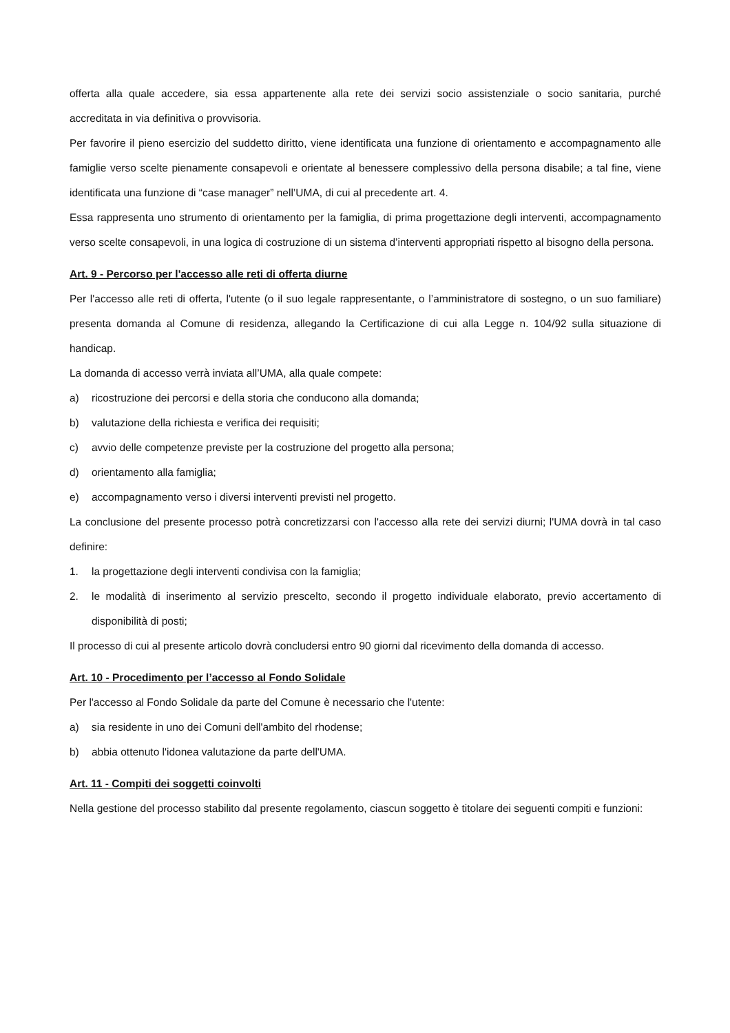offerta alla quale accedere, sia essa appartenente alla rete dei servizi socio assistenziale o socio sanitaria, purché accreditata in via definitiva o provvisoria.
Per favorire il pieno esercizio del suddetto diritto, viene identificata una funzione di orientamento e accompagnamento alle famiglie verso scelte pienamente consapevoli e orientate al benessere complessivo della persona disabile; a tal fine, viene identificata una funzione di “case manager” nell’UMA, di cui al precedente art. 4.
Essa rappresenta uno strumento di orientamento per la famiglia, di prima progettazione degli interventi, accompagnamento verso scelte consapevoli, in una logica di costruzione di un sistema d’interventi appropriati rispetto al bisogno della persona.
Art. 9 - Percorso per l'accesso alle reti di offerta diurne
Per l'accesso alle reti di offerta, l'utente (o il suo legale rappresentante, o l’amministratore di sostegno, o un suo familiare) presenta domanda al Comune di residenza, allegando la Certificazione di cui alla Legge n. 104/92 sulla situazione di handicap.
La domanda di accesso verrà inviata all’UMA, alla quale compete:
a) ricostruzione dei percorsi e della storia che conducono alla domanda;
b) valutazione della richiesta e verifica dei requisiti;
c) avvio delle competenze previste per la costruzione del progetto alla persona;
d) orientamento alla famiglia;
e) accompagnamento verso i diversi interventi previsti nel progetto.
La conclusione del presente processo potrà concretizzarsi con l'accesso alla rete dei servizi diurni; l'UMA dovrà in tal caso definire:
1. la progettazione degli interventi condivisa con la famiglia;
2. le modalità di inserimento al servizio prescelto, secondo il progetto individuale elaborato, previo accertamento di disponibilità di posti;
Il processo di cui al presente articolo dovrà concludersi entro 90 giorni dal ricevimento della domanda di accesso.
Art. 10 - Procedimento per l’accesso al Fondo Solidale
Per l'accesso al Fondo Solidale da parte del Comune è necessario che l'utente:
a) sia residente in uno dei Comuni dell'ambito del rhodense;
b) abbia ottenuto l'idonea valutazione da parte dell'UMA.
Art. 11 - Compiti dei soggetti coinvolti
Nella gestione del processo stabilito dal presente regolamento, ciascun soggetto è titolare dei seguenti compiti e funzioni: